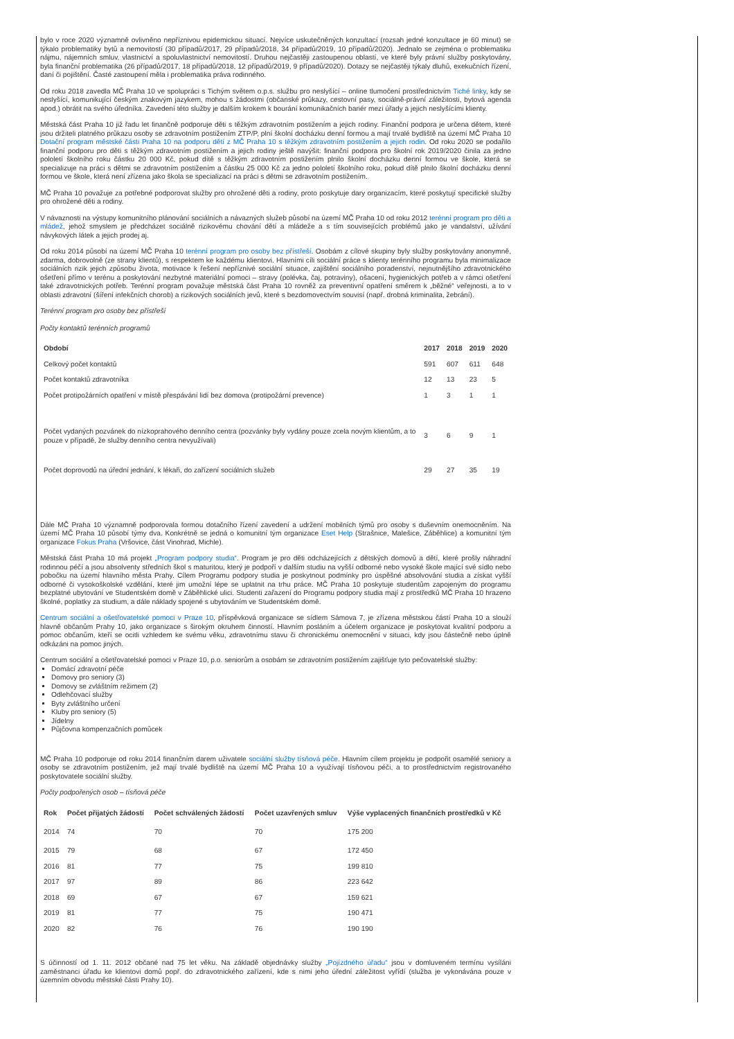bylo v roce 2020 významně ovlivněno nepříznivou epidemickou situací. Nejvíce uskutečněných konzultací (rozsah jedné konzultace je 60 minut) se týkalo problematiky bytů a nemovitostí (30 případů/2017, 29 případů/2018, 34 případů/2019, 10 případů/2020). Jednalo se zejména o problematiku nájmu, nájemních smluv, vlastnictví a spoluvlastnictví nemovitostí. Druhou nejčastěji zastoupenou oblastí, ve které byly právní služby poskytovány, byla finanční problematika (26 případů/2017, 18 případů/2018, 12 případů/2019, 9 případů/2020). Dotazy se nejčastěji týkaly dluhů, exekučních řízení, daní či pojištění. Časté zastoupení měla i problematika práva rodinného.
Od roku 2018 zavedla MČ Praha 10 ve spolupráci s Tichým světem o.p.s. službu pro neslyšící – online tlumočení prostřednictvím Tiché linky, kdy se neslyšící, komunikující českým znakovým jazykem, mohou s žádostmi (občanské průkazy, cestovní pasy, sociálně-právní záležitosti, bytová agenda apod.) obrátit na svého úředníka. Zavedení této služby je dalším krokem k bourání komunikačních bariér mezi úřady a jejich neslyšícími klienty.
Městská část Praha 10 již řadu let finančně podporuje děti s těžkým zdravotním postižením a jejich rodiny. Finanční podpora je určena dětem, které jsou držiteli platného průkazu osoby se zdravotním postižením ZTP/P, plní školní docházku denní formou a mají trvalé bydliště na území MČ Praha 10 Dotační program městské části Praha 10 na podporu dětí z MČ Praha 10 s těžkým zdravotním postižením a jejich rodin. Od roku 2020 se podařilo finanční podporu pro děti s těžkým zdravotním postižením a jejich rodiny ještě navýšit: finanční podpora pro školní rok 2019/2020 činila za jedno pololetí školního roku částku 20 000 Kč, pokud dítě s těžkým zdravotním postižením plnilo školní docházku denní formou ve škole, která se specializuje na práci s dětmi se zdravotním postižením a částku 25 000 Kč za jedno pololetí školního roku, pokud dítě plnilo školní docházku denní formou ve škole, která není zřízena jako škola se specializací na práci s dětmi se zdravotním postižením.
MČ Praha 10 považuje za potřebné podporovat služby pro ohrožené děti a rodiny, proto poskytuje dary organizacím, které poskytují specifické služby pro ohrožené děti a rodiny.
V návaznosti na výstupy komunitního plánování sociálních a návazných služeb působí na území MČ Praha 10 od roku 2012 terénní program pro děti a mládež, jehož smyslem je předcházet sociálně rizikovému chování dětí a mládeže a s tím souvisejících problémů jako je vandalství, užívání návykových látek a jejich prodej aj.
Od roku 2014 působí na území MČ Praha 10 terénní program pro osoby bez přístřeší. Osobám z cílové skupiny byly služby poskytovány anonymně, zdarma, dobrovolně (ze strany klientů), s respektem ke každému klientovi. Hlavními cíli sociální práce s klienty terénního programu byla minimalizace sociálních rizik jejich způsobu života, motivace k řešení nepříznivé sociální situace, zajištění sociálního poradenství, nejnutnějšího zdravotnického ošetření přímo v terénu a poskytování nezbytné materiální pomoci – stravy (polévka, čaj, potraviny), ošacení, hygienických potřeb a v rámci ošetření také zdravotnických potřeb. Terénní program považuje městská část Praha 10 rovněž za preventivní opatření směrem k „běžné“ veřejnosti, a to v oblasti zdravotní (šíření infekčních chorob) a rizikových sociálních jevů, které s bezdomovectvím souvisí (např. drobná kriminalita, žebrání).
Terénní program pro osoby bez přístřeší
Počty kontaktů terénních programů
| Období | 2017 | 2018 | 2019 | 2020 |
| --- | --- | --- | --- | --- |
| Celkový počet kontaktů | 591 | 607 | 611 | 648 |
| Počet kontaktů zdravotníka | 12 | 13 | 23 | 5 |
| Počet protipožárních opatření v místě přespávání lidí bez domova (protipožární prevence) | 1 | 3 | 1 | 1 |
| Počet vydaných pozvánek do nízkoprahového denního centra (pozvánky byly vydány pouze zcela novým klientům, a to pouze v případě, že služby denního centra nevyužívali) | 3 | 6 | 9 | 1 |
| Počet doprovodů na úřední jednání, k lékaři, do zařízení sociálních služeb | 29 | 27 | 35 | 19 |
Dále MČ Praha 10 významně podporovala formou dotačního řízení zavedení a udržení mobilních týmů pro osoby s duševním onemocněním. Na území MČ Praha 10 působí týmy dva. Konkrétně se jedná o komunitní tým organizace Eset Help (Strašnice, Malešice, Záběhlice) a komunitní tým organizace Fokus Praha (Vršovice, část Vinohrad, Michle).
Městská část Praha 10 má projekt „Program podpory studia“. Program je pro děti odcházejících z dětských domovů a dětí, které prošly náhradní rodinnou péčí a jsou absolventy středních škol s maturitou, který je podpoří v dalším studiu na vyšší odborné nebo vysoké škole mající své sídlo nebo pobočku na území hlavního města Prahy. Cílem Programu podpory studia je poskytnout podmínky pro úspěšné absolvování studia a získat vyšší odborné či vysokoškolské vzdělání, které jim umožní lépe se uplatnit na trhu práce. MČ Praha 10 poskytuje studentům zapojeným do programu bezplatné ubytování ve Studentském domě v Záběhlické ulici. Studenti zařazení do Programu podpory studia mají z prostředků MČ Praha 10 hrazeno školné, poplatky za studium, a dále náklady spojené s ubytováním ve Studentském domě.
Centrum sociální a ošetřovatelské pomoci v Praze 10, příspěvková organizace se sídlem Sámova 7, je zřízena městskou částí Praha 10 a slouží hlavně občanům Prahy 10, jako organizace s širokým okruhem činností. Hlavním posláním a účelem organizace je poskytovat kvalitní podporu a pomoc občanům, kteří se ocitli vzhledem ke svému věku, zdravotnímu stavu či chronickému onemocnění v situaci, kdy jsou částečně nebo úplně odkázáni na pomoc jiných.
Centrum sociální a ošetřovatelské pomoci v Praze 10, p.o. seniorům a osobám se zdravotním postižením zajišťuje tyto pečovatelské služby:
Domácí zdravotní péče
Domovy pro seniory (3)
Domovy se zvláštním režimem (2)
Odlehčovací služby
Byty zvláštního určení
Kluby pro seniory (5)
Jídelny
Půjčovna kompenzačních pomůcek
MČ Praha 10 podporuje od roku 2014 finančním darem uživatele sociální služby tísňová péče. Hlavním cílem projektu je podpořit osamělé seniory a osoby se zdravotním postižením, jež mají trvalé bydliště na území MČ Praha 10 a využívají tísňovou péči, a to prostřednictvím registrovaného poskytovatele sociální služby.
Počty podpořených osob – tísňová péče
| Rok | Počet přijatých žádostí | Počet schválených žádostí | Počet uzavřených smluv | Výše vyplacených finančních prostředků v Kč |
| --- | --- | --- | --- | --- |
| 2014 | 74 | 70 | 70 | 175 200 |
| 2015 | 79 | 68 | 67 | 172 450 |
| 2016 | 81 | 77 | 75 | 199 810 |
| 2017 | 97 | 89 | 86 | 223 642 |
| 2018 | 69 | 67 | 67 | 159 621 |
| 2019 | 81 | 77 | 75 | 190 471 |
| 2020 | 82 | 76 | 76 | 190 190 |
S účinností od 1. 11. 2012 občané nad 75 let věku. Na základě objednávky služby „Pojízdného úřadu“ jsou v domluveném termínu vysíláni zaměstnanci úřadu ke klientovi domů popř. do zdravotnického zařízení, kde s nimi jeho úřední záležitost vyřídí (služba je vykonávána pouze v územním obvodu městské části Prahy 10).